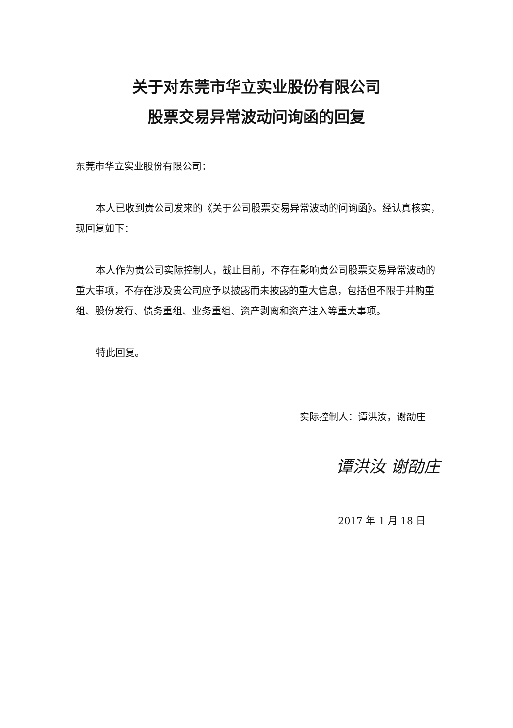关于对东莞市华立实业股份有限公司
股票交易异常波动问询函的回复
东莞市华立实业股份有限公司：
本人已收到贵公司发来的《关于公司股票交易异常波动的问询函》。经认真核实，现回复如下：
本人作为贵公司实际控制人，截止目前，不存在影响贵公司股票交易异常波动的重大事项，不存在涉及贵公司应予以披露而未披露的重大信息，包括但不限于并购重组、股份发行、债务重组、业务重组、资产剥离和资产注入等重大事项。
特此回复。
实际控制人：谭洪汝，谢劭庄
谭洪汝 谢劭庄
2017 年 1 月 18 日